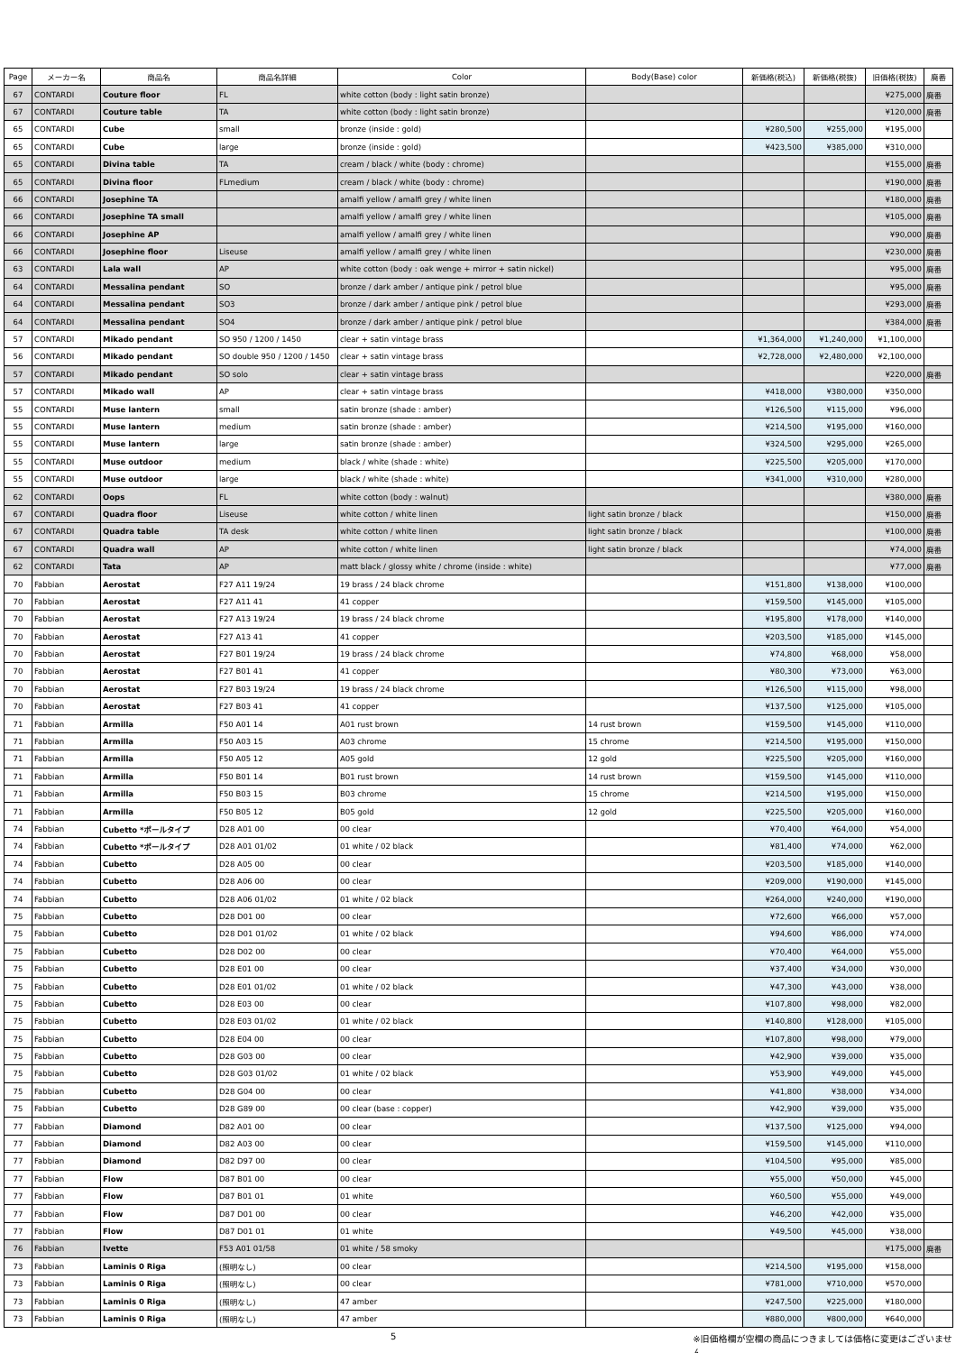| Page | メーカー名 | 商品名 | 商品名詳細 | Color | Body(Base) color | 新価格(税込) | 新価格(税抜) | 旧価格(税抜) | 廃番 |
| --- | --- | --- | --- | --- | --- | --- | --- | --- | --- |
| 67 | CONTARDI | Couture floor | FL | white cotton (body : light satin bronze) | | | | ¥275,000 | 廃番 |
| 67 | CONTARDI | Couture table | TA | white cotton (body : light satin bronze) | | | | ¥120,000 | 廃番 |
| 65 | CONTARDI | Cube | small | bronze (inside : gold) | | ¥280,500 | ¥255,000 | ¥195,000 | |
| 65 | CONTARDI | Cube | large | bronze (inside : gold) | | ¥423,500 | ¥385,000 | ¥310,000 | |
| 65 | CONTARDI | Divina table | TA | cream / black / white (body : chrome) | | | | ¥155,000 | 廃番 |
| 65 | CONTARDI | Divina floor | FLmedium | cream / black / white (body : chrome) | | | | ¥190,000 | 廃番 |
| 66 | CONTARDI | Josephine TA | | amalfi yellow / amalfi grey / white linen | | | | ¥180,000 | 廃番 |
| 66 | CONTARDI | Josephine TA small | | amalfi yellow / amalfi grey / white linen | | | | ¥105,000 | 廃番 |
| 66 | CONTARDI | Josephine AP | | amalfi yellow / amalfi grey / white linen | | | | ¥90,000 | 廃番 |
| 66 | CONTARDI | Josephine floor | Liseuse | amalfi yellow / amalfi grey / white linen | | | | ¥230,000 | 廃番 |
| 63 | CONTARDI | Lala wall | AP | white cotton (body : oak wenge + mirror + satin nickel) | | | | ¥95,000 | 廃番 |
| 64 | CONTARDI | Messalina pendant | SO | bronze / dark amber / antique pink / petrol blue | | | | ¥95,000 | 廃番 |
| 64 | CONTARDI | Messalina pendant | SO3 | bronze / dark amber / antique pink / petrol blue | | | | ¥293,000 | 廃番 |
| 64 | CONTARDI | Messalina pendant | SO4 | bronze / dark amber / antique pink / petrol blue | | | | ¥384,000 | 廃番 |
| 57 | CONTARDI | Mikado pendant | SO 950 / 1200 / 1450 | clear + satin vintage brass | | ¥1,364,000 | ¥1,240,000 | ¥1,100,000 | |
| 56 | CONTARDI | Mikado pendant | SO double 950 / 1200 / 1450 | clear + satin vintage brass | | ¥2,728,000 | ¥2,480,000 | ¥2,100,000 | |
| 57 | CONTARDI | Mikado pendant | SO solo | clear + satin vintage brass | | | | ¥220,000 | 廃番 |
| 57 | CONTARDI | Mikado wall | AP | clear + satin vintage brass | | ¥418,000 | ¥380,000 | ¥350,000 | |
| 55 | CONTARDI | Muse lantern | small | satin bronze (shade : amber) | | ¥126,500 | ¥115,000 | ¥96,000 | |
| 55 | CONTARDI | Muse lantern | medium | satin bronze (shade : amber) | | ¥214,500 | ¥195,000 | ¥160,000 | |
| 55 | CONTARDI | Muse lantern | large | satin bronze (shade : amber) | | ¥324,500 | ¥295,000 | ¥265,000 | |
| 55 | CONTARDI | Muse outdoor | medium | black / white (shade : white) | | ¥225,500 | ¥205,000 | ¥170,000 | |
| 55 | CONTARDI | Muse outdoor | large | black / white (shade : white) | | ¥341,000 | ¥310,000 | ¥280,000 | |
| 62 | CONTARDI | Oops | FL | white cotton (body : walnut) | | | | ¥380,000 | 廃番 |
| 67 | CONTARDI | Quadra floor | Liseuse | white cotton / white linen | light satin bronze / black | | | ¥150,000 | 廃番 |
| 67 | CONTARDI | Quadra table | TA desk | white cotton / white linen | light satin bronze / black | | | ¥100,000 | 廃番 |
| 67 | CONTARDI | Quadra wall | AP | white cotton / white linen | light satin bronze / black | | | ¥74,000 | 廃番 |
| 62 | CONTARDI | Tata | AP | matt black / glossy white / chrome (inside : white) | | | | ¥77,000 | 廃番 |
| 70 | Fabbian | Aerostat | F27 A11 19/24 | 19 brass / 24 black chrome | | ¥151,800 | ¥138,000 | ¥100,000 | |
| 70 | Fabbian | Aerostat | F27 A11 41 | 41 copper | | ¥159,500 | ¥145,000 | ¥105,000 | |
| 70 | Fabbian | Aerostat | F27 A13 19/24 | 19 brass / 24 black chrome | | ¥195,800 | ¥178,000 | ¥140,000 | |
| 70 | Fabbian | Aerostat | F27 A13 41 | 41 copper | | ¥203,500 | ¥185,000 | ¥145,000 | |
| 70 | Fabbian | Aerostat | F27 B01 19/24 | 19 brass / 24 black chrome | | ¥74,800 | ¥68,000 | ¥58,000 | |
| 70 | Fabbian | Aerostat | F27 B01 41 | 41 copper | | ¥80,300 | ¥73,000 | ¥63,000 | |
| 70 | Fabbian | Aerostat | F27 B03 19/24 | 19 brass / 24 black chrome | | ¥126,500 | ¥115,000 | ¥98,000 | |
| 70 | Fabbian | Aerostat | F27 B03 41 | 41 copper | | ¥137,500 | ¥125,000 | ¥105,000 | |
| 71 | Fabbian | Armilla | F50 A01 14 | A01 rust brown | 14 rust brown | ¥159,500 | ¥145,000 | ¥110,000 | |
| 71 | Fabbian | Armilla | F50 A03 15 | A03 chrome | 15 chrome | ¥214,500 | ¥195,000 | ¥150,000 | |
| 71 | Fabbian | Armilla | F50 A05 12 | A05 gold | 12 gold | ¥225,500 | ¥205,000 | ¥160,000 | |
| 71 | Fabbian | Armilla | F50 B01 14 | B01 rust brown | 14 rust brown | ¥159,500 | ¥145,000 | ¥110,000 | |
| 71 | Fabbian | Armilla | F50 B03 15 | B03 chrome | 15 chrome | ¥214,500 | ¥195,000 | ¥150,000 | |
| 71 | Fabbian | Armilla | F50 B05 12 | B05 gold | 12 gold | ¥225,500 | ¥205,000 | ¥160,000 | |
| 74 | Fabbian | Cubetto *ポールタイプ | D28 A01 00 | 00 clear | | ¥70,400 | ¥64,000 | ¥54,000 | |
| 74 | Fabbian | Cubetto *ポールタイプ | D28 A01 01/02 | 01 white / 02 black | | ¥81,400 | ¥74,000 | ¥62,000 | |
| 74 | Fabbian | Cubetto | D28 A05 00 | 00 clear | | ¥203,500 | ¥185,000 | ¥140,000 | |
| 74 | Fabbian | Cubetto | D28 A06 00 | 00 clear | | ¥209,000 | ¥190,000 | ¥145,000 | |
| 74 | Fabbian | Cubetto | D28 A06 01/02 | 01 white / 02 black | | ¥264,000 | ¥240,000 | ¥190,000 | |
| 75 | Fabbian | Cubetto | D28 D01 00 | 00 clear | | ¥72,600 | ¥66,000 | ¥57,000 | |
| 75 | Fabbian | Cubetto | D28 D01 01/02 | 01 white / 02 black | | ¥94,600 | ¥86,000 | ¥74,000 | |
| 75 | Fabbian | Cubetto | D28 D02 00 | 00 clear | | ¥70,400 | ¥64,000 | ¥55,000 | |
| 75 | Fabbian | Cubetto | D28 E01 00 | 00 clear | | ¥37,400 | ¥34,000 | ¥30,000 | |
| 75 | Fabbian | Cubetto | D28 E01 01/02 | 01 white / 02 black | | ¥47,300 | ¥43,000 | ¥38,000 | |
| 75 | Fabbian | Cubetto | D28 E03 00 | 00 clear | | ¥107,800 | ¥98,000 | ¥82,000 | |
| 75 | Fabbian | Cubetto | D28 E03 01/02 | 01 white / 02 black | | ¥140,800 | ¥128,000 | ¥105,000 | |
| 75 | Fabbian | Cubetto | D28 E04 00 | 00 clear | | ¥107,800 | ¥98,000 | ¥79,000 | |
| 75 | Fabbian | Cubetto | D28 G03 00 | 00 clear | | ¥42,900 | ¥39,000 | ¥35,000 | |
| 75 | Fabbian | Cubetto | D28 G03 01/02 | 01 white / 02 black | | ¥53,900 | ¥49,000 | ¥45,000 | |
| 75 | Fabbian | Cubetto | D28 G04 00 | 00 clear | | ¥41,800 | ¥38,000 | ¥34,000 | |
| 75 | Fabbian | Cubetto | D28 G89 00 | 00 clear (base : copper) | | ¥42,900 | ¥39,000 | ¥35,000 | |
| 77 | Fabbian | Diamond | D82 A01 00 | 00 clear | | ¥137,500 | ¥125,000 | ¥94,000 | |
| 77 | Fabbian | Diamond | D82 A03 00 | 00 clear | | ¥159,500 | ¥145,000 | ¥110,000 | |
| 77 | Fabbian | Diamond | D82 D97 00 | 00 clear | | ¥104,500 | ¥95,000 | ¥85,000 | |
| 77 | Fabbian | Flow | D87 B01 00 | 00 clear | | ¥55,000 | ¥50,000 | ¥45,000 | |
| 77 | Fabbian | Flow | D87 B01 01 | 01 white | | ¥60,500 | ¥55,000 | ¥49,000 | |
| 77 | Fabbian | Flow | D87 D01 00 | 00 clear | | ¥46,200 | ¥42,000 | ¥35,000 | |
| 77 | Fabbian | Flow | D87 D01 01 | 01 white | | ¥49,500 | ¥45,000 | ¥38,000 | |
| 76 | Fabbian | Ivette | F53 A01 01/58 | 01 white / 58 smoky | | | | ¥175,000 | 廃番 |
| 73 | Fabbian | Laminis 0 Riga | (照明なし) | 00 clear | | ¥214,500 | ¥195,000 | ¥158,000 | |
| 73 | Fabbian | Laminis 0 Riga | (照明なし) | 00 clear | | ¥781,000 | ¥710,000 | ¥570,000 | |
| 73 | Fabbian | Laminis 0 Riga | (照明なし) | 47 amber | | ¥247,500 | ¥225,000 | ¥180,000 | |
| 73 | Fabbian | Laminis 0 Riga | (照明なし) | 47 amber | | ¥880,000 | ¥800,000 | ¥640,000 | |
5 ※旧価格欄が空欄の商品につきましては価格に変更はございません。